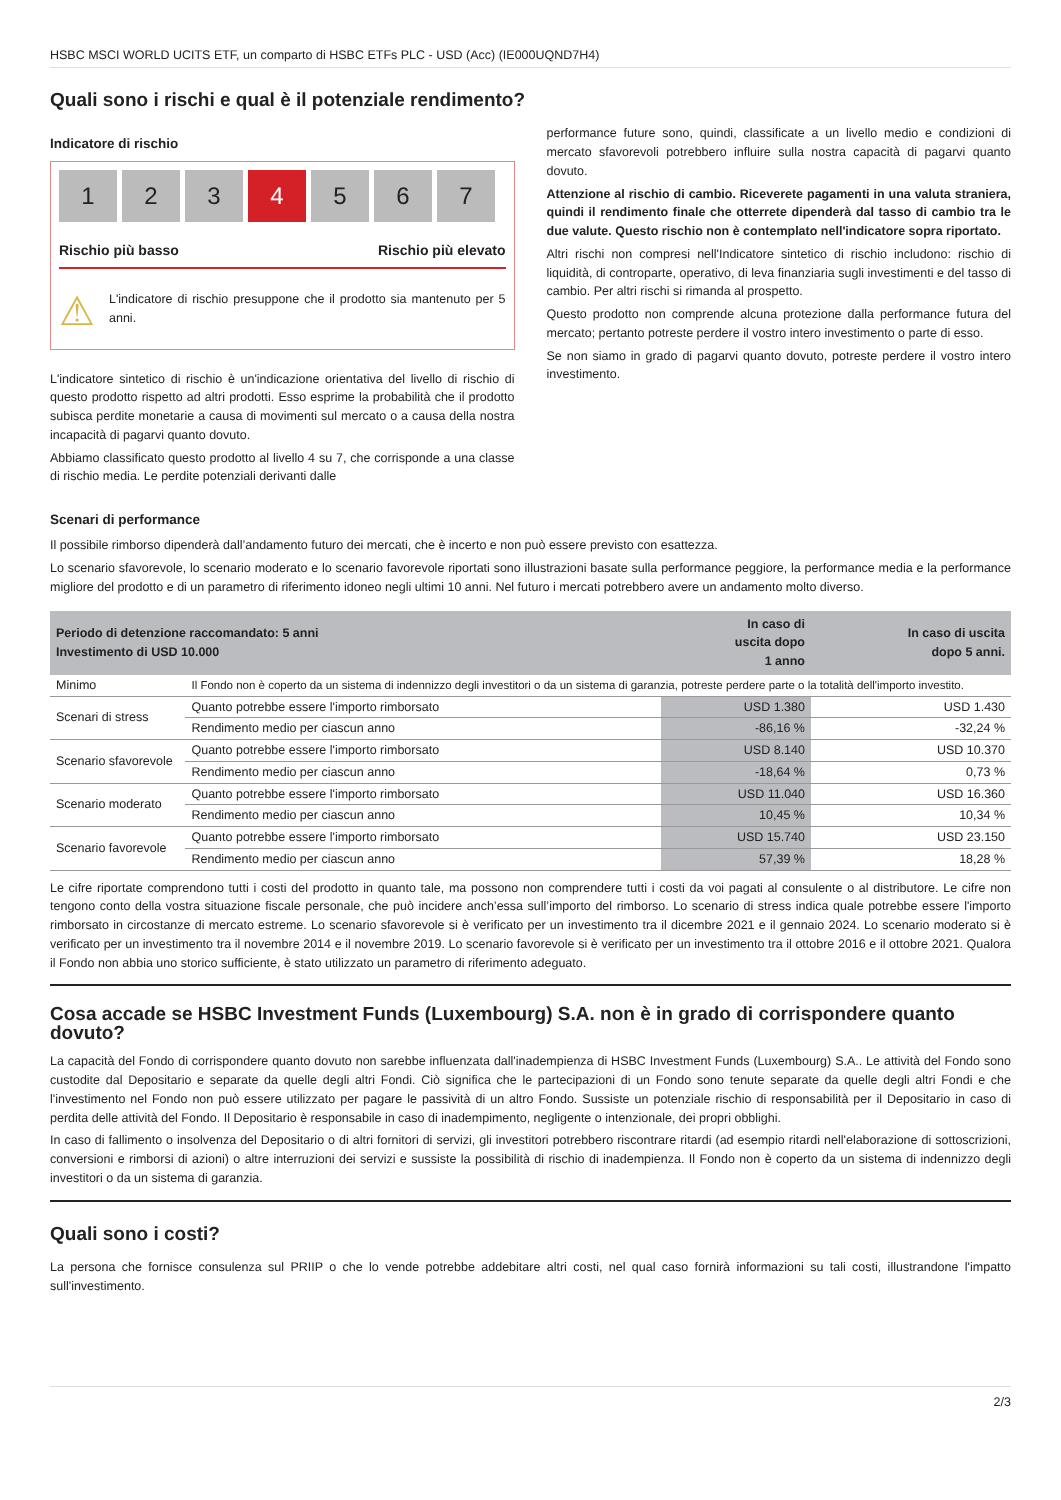HSBC MSCI WORLD UCITS ETF, un comparto di HSBC ETFs PLC - USD (Acc) (IE000UQND7H4)
Quali sono i rischi e qual è il potenziale rendimento?
Indicatore di rischio
1 2 3 4 5 6 7
Rischio più basso Rischio più elevato
⚠
L'indicatore di rischio presuppone che il prodotto sia mantenuto per 5 anni.
L'indicatore sintetico di rischio è un'indicazione orientativa del livello di rischio di questo prodotto rispetto ad altri prodotti. Esso esprime la probabilità che il prodotto subisca perdite monetarie a causa di movimenti sul mercato o a causa della nostra incapacità di pagarvi quanto dovuto.
Abbiamo classificato questo prodotto al livello 4 su 7, che corrisponde a una classe di rischio media. Le perdite potenziali derivanti dalle
performance future sono, quindi, classificate a un livello medio e condizioni di mercato sfavorevoli potrebbero influire sulla nostra capacità di pagarvi quanto dovuto.
Attenzione al rischio di cambio. Riceverete pagamenti in una valuta straniera, quindi il rendimento finale che otterrete dipenderà dal tasso di cambio tra le due valute. Questo rischio non è contemplato nell'indicatore sopra riportato.
Altri rischi non compresi nell'Indicatore sintetico di rischio includono: rischio di liquidità, di controparte, operativo, di leva finanziaria sugli investimenti e del tasso di cambio. Per altri rischi si rimanda al prospetto.
Questo prodotto non comprende alcuna protezione dalla performance futura del mercato; pertanto potreste perdere il vostro intero investimento o parte di esso.
Se non siamo in grado di pagarvi quanto dovuto, potreste perdere il vostro intero investimento.
Scenari di performance
Il possibile rimborso dipenderà dall’andamento futuro dei mercati, che è incerto e non può essere previsto con esattezza.
Lo scenario sfavorevole, lo scenario moderato e lo scenario favorevole riportati sono illustrazioni basate sulla performance peggiore, la performance media e la performance migliore del prodotto e di un parametro di riferimento idoneo negli ultimi 10 anni. Nel futuro i mercati potrebbero avere un andamento molto diverso.
| Periodo di detenzione raccomandato: 5 anni Investimento di USD 10.000 | | In caso di uscita dopo 1 anno | In caso di uscita dopo 5 anni. |
| --- | --- | --- | --- |
| Minimo | Il Fondo non è coperto da un sistema di indennizzo degli investitori o da un sistema di garanzia, potreste perdere parte o la totalità dell'importo investito. | | |
| Scenari di stress | Quanto potrebbe essere l'importo rimborsato | USD 1.380 | USD 1.430 |
| | Rendimento medio per ciascun anno | -86,16 % | -32,24 % |
| Scenario sfavorevole | Quanto potrebbe essere l'importo rimborsato | USD 8.140 | USD 10.370 |
| | Rendimento medio per ciascun anno | -18,64 % | 0,73 % |
| Scenario moderato | Quanto potrebbe essere l'importo rimborsato | USD 11.040 | USD 16.360 |
| | Rendimento medio per ciascun anno | 10,45 % | 10,34 % |
| Scenario favorevole | Quanto potrebbe essere l'importo rimborsato | USD 15.740 | USD 23.150 |
| | Rendimento medio per ciascun anno | 57,39 % | 18,28 % |
Le cifre riportate comprendono tutti i costi del prodotto in quanto tale, ma possono non comprendere tutti i costi da voi pagati al consulente o al distributore. Le cifre non tengono conto della vostra situazione fiscale personale, che può incidere anch’essa sull’importo del rimborso. Lo scenario di stress indica quale potrebbe essere l'importo rimborsato in circostanze di mercato estreme. Lo scenario sfavorevole si è verificato per un investimento tra il dicembre 2021 e il gennaio 2024. Lo scenario moderato si è verificato per un investimento tra il novembre 2014 e il novembre 2019. Lo scenario favorevole si è verificato per un investimento tra il ottobre 2016 e il ottobre 2021. Qualora il Fondo non abbia uno storico sufficiente, è stato utilizzato un parametro di riferimento adeguato.
Cosa accade se HSBC Investment Funds (Luxembourg) S.A. non è in grado di corrispondere quanto dovuto?
La capacità del Fondo di corrispondere quanto dovuto non sarebbe influenzata dall'inadempienza di HSBC Investment Funds (Luxembourg) S.A.. Le attività del Fondo sono custodite dal Depositario e separate da quelle degli altri Fondi. Ciò significa che le partecipazioni di un Fondo sono tenute separate da quelle degli altri Fondi e che l'investimento nel Fondo non può essere utilizzato per pagare le passività di un altro Fondo. Sussiste un potenziale rischio di responsabilità per il Depositario in caso di perdita delle attività del Fondo. Il Depositario è responsabile in caso di inadempimento, negligente o intenzionale, dei propri obblighi.
In caso di fallimento o insolvenza del Depositario o di altri fornitori di servizi, gli investitori potrebbero riscontrare ritardi (ad esempio ritardi nell'elaborazione di sottoscrizioni, conversioni e rimborsi di azioni) o altre interruzioni dei servizi e sussiste la possibilità di rischio di inadempienza. Il Fondo non è coperto da un sistema di indennizzo degli investitori o da un sistema di garanzia.
Quali sono i costi?
La persona che fornisce consulenza sul PRIIP o che lo vende potrebbe addebitare altri costi, nel qual caso fornirà informazioni su tali costi, illustrandone l'impatto sull'investimento.
2/3